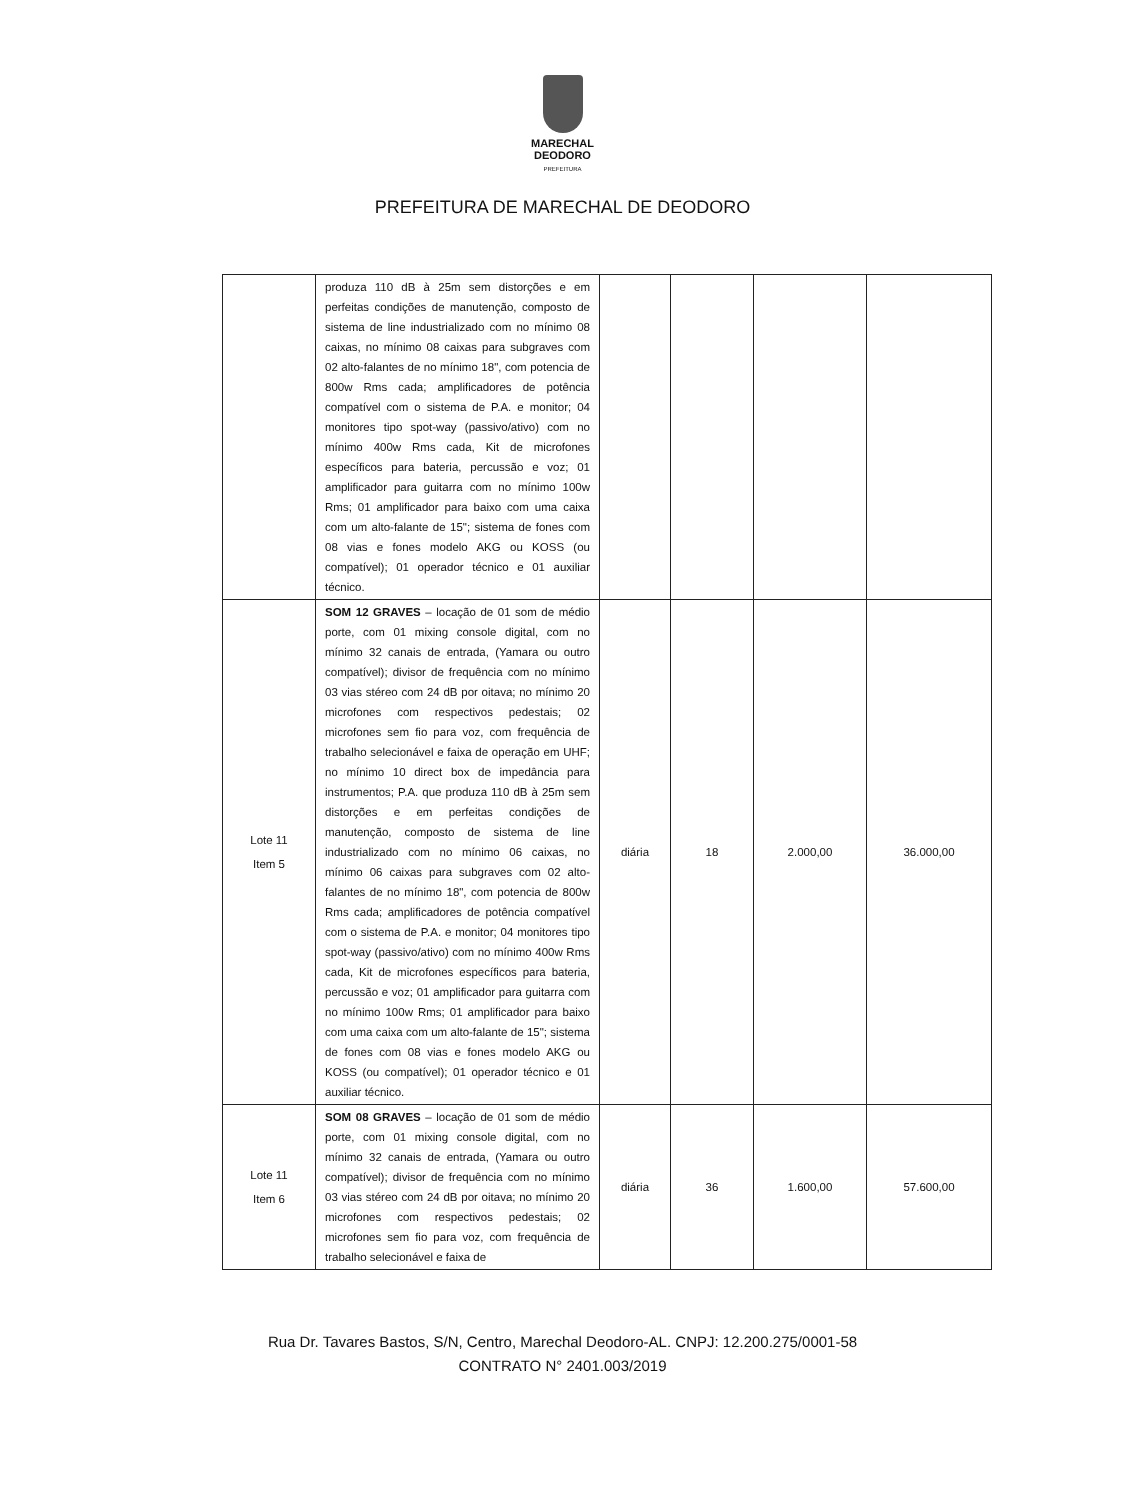MARECHAL
DEODORO
PREFEITURA
PREFEITURA DE MARECHAL DE DEODORO
| | produza 110 dB à 25m sem distorções e em perfeitas condições de manutenção, composto de sistema de line industrializado com no mínimo 08 caixas, no mínimo 08 caixas para subgraves com 02 alto-falantes de no mínimo 18", com potencia de 800w Rms cada; amplificadores de potência compatível com o sistema de P.A. e monitor; 04 monitores tipo spot-way (passivo/ativo) com no mínimo 400w Rms cada, Kit de microfones específicos para bateria, percussão e voz; 01 amplificador para guitarra com no mínimo 100w Rms; 01 amplificador para baixo com uma caixa com um alto-falante de 15"; sistema de fones com 08 vias e fones modelo AKG ou KOSS (ou compatível); 01 operador técnico e 01 auxiliar técnico. | | | | |
| Lote 11 Item 5 | SOM 12 GRAVES – locação de 01 som de médio porte, com 01 mixing console digital, com no mínimo 32 canais de entrada, (Yamara ou outro compatível); divisor de frequência com no mínimo 03 vias stéreo com 24 dB por oitava; no mínimo 20 microfones com respectivos pedestais; 02 microfones sem fio para voz, com frequência de trabalho selecionável e faixa de operação em UHF; no mínimo 10 direct box de impedância para instrumentos; P.A. que produza 110 dB à 25m sem distorções e em perfeitas condições de manutenção, composto de sistema de line industrializado com no mínimo 06 caixas, no mínimo 06 caixas para subgraves com 02 alto-falantes de no mínimo 18", com potencia de 800w Rms cada; amplificadores de potência compatível com o sistema de P.A. e monitor; 04 monitores tipo spot-way (passivo/ativo) com no mínimo 400w Rms cada, Kit de microfones específicos para bateria, percussão e voz; 01 amplificador para guitarra com no mínimo 100w Rms; 01 amplificador para baixo com uma caixa com um alto-falante de 15"; sistema de fones com 08 vias e fones modelo AKG ou KOSS (ou compatível); 01 operador técnico e 01 auxiliar técnico. | diária | 18 | 2.000,00 | 36.000,00 |
| Lote 11 Item 6 | SOM 08 GRAVES – locação de 01 som de médio porte, com 01 mixing console digital, com no mínimo 32 canais de entrada, (Yamara ou outro compatível); divisor de frequência com no mínimo 03 vias stéreo com 24 dB por oitava; no mínimo 20 microfones com respectivos pedestais; 02 microfones sem fio para voz, com frequência de trabalho selecionável e faixa de | diária | 36 | 1.600,00 | 57.600,00 |
Rua Dr. Tavares Bastos, S/N, Centro, Marechal Deodoro-AL. CNPJ: 12.200.275/0001-58
CONTRATO N° 2401.003/2019